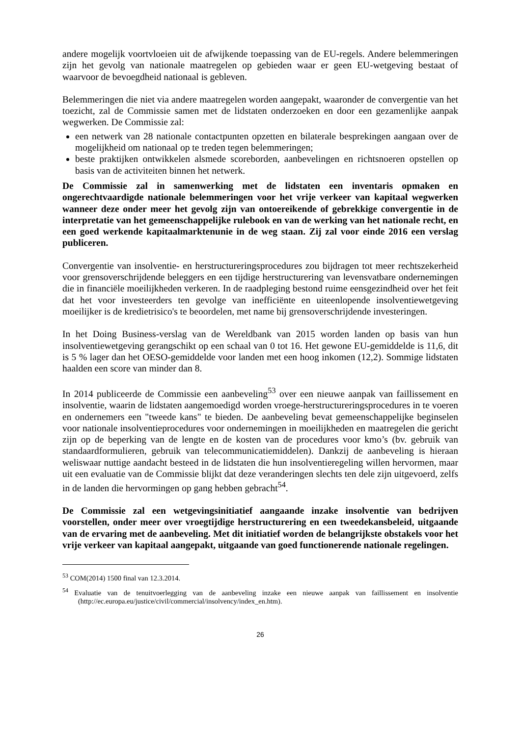andere mogelijk voortvloeien uit de afwijkende toepassing van de EU-regels. Andere belemmeringen zijn het gevolg van nationale maatregelen op gebieden waar er geen EU-wetgeving bestaat of waarvoor de bevoegdheid nationaal is gebleven.
Belemmeringen die niet via andere maatregelen worden aangepakt, waaronder de convergentie van het toezicht, zal de Commissie samen met de lidstaten onderzoeken en door een gezamenlijke aanpak wegwerken. De Commissie zal:
een netwerk van 28 nationale contactpunten opzetten en bilaterale besprekingen aangaan over de mogelijkheid om nationaal op te treden tegen belemmeringen;
beste praktijken ontwikkelen alsmede scoreborden, aanbevelingen en richtsnoeren opstellen op basis van de activiteiten binnen het netwerk.
De Commissie zal in samenwerking met de lidstaten een inventaris opmaken en ongerechtvaardigde nationale belemmeringen voor het vrije verkeer van kapitaal wegwerken wanneer deze onder meer het gevolg zijn van ontoereikende of gebrekkige convergentie in de interpretatie van het gemeenschappelijke rulebook en van de werking van het nationale recht, en een goed werkende kapitaalmarktenunie in de weg staan. Zij zal voor einde 2016 een verslag publiceren.
Convergentie van insolventie- en herstructureringsprocedures zou bijdragen tot meer rechtszekerheid voor grensoverschrijdende beleggers en een tijdige herstructurering van levensvatbare ondernemingen die in financiële moeilijkheden verkeren. In de raadpleging bestond ruime eensgezindheid over het feit dat het voor investeerders ten gevolge van inefficiënte en uiteenlopende insolventiewetgeving moeilijker is de kredietrisico's te beoordelen, met name bij grensoverschrijdende investeringen.
In het Doing Business-verslag van de Wereldbank van 2015 worden landen op basis van hun insolventiewetgeving gerangschikt op een schaal van 0 tot 16. Het gewone EU-gemiddelde is 11,6, dit is 5 % lager dan het OESO-gemiddelde voor landen met een hoog inkomen (12,2). Sommige lidstaten haalden een score van minder dan 8.
In 2014 publiceerde de Commissie een aanbeveling<sup>53</sup> over een nieuwe aanpak van faillissement en insolventie, waarin de lidstaten aangemoedigd worden vroege-herstructureringsprocedures in te voeren en ondernemers een "tweede kans" te bieden. De aanbeveling bevat gemeenschappelijke beginselen voor nationale insolventieprocedures voor ondernemingen in moeilijkheden en maatregelen die gericht zijn op de beperking van de lengte en de kosten van de procedures voor kmo’s (bv. gebruik van standaardformulieren, gebruik van telecommunicatiemiddelen). Dankzij de aanbeveling is hieraan weliswaar nuttige aandacht besteed in de lidstaten die hun insolventieregeling willen hervormen, maar uit een evaluatie van de Commissie blijkt dat deze veranderingen slechts ten dele zijn uitgevoerd, zelfs in de landen die hervormingen op gang hebben gebracht<sup>54</sup>.
De Commissie zal een wetgevingsinitiatief aangaande inzake insolventie van bedrijven voorstellen, onder meer over vroegtijdige herstructurering en een tweedekansbeleid, uitgaande van de ervaring met de aanbeveling. Met dit initiatief worden de belangrijkste obstakels voor het vrije verkeer van kapitaal aangepakt, uitgaande van goed functionerende nationale regelingen.
<sup>53</sup> COM(2014) 1500 final van 12.3.2014.
<sup>54</sup> Evaluatie van de tenuitvoerlegging van de aanbeveling inzake een nieuwe aanpak van faillissement en insolventie (http://ec.europa.eu/justice/civil/commercial/insolvency/index_en.htm).
26